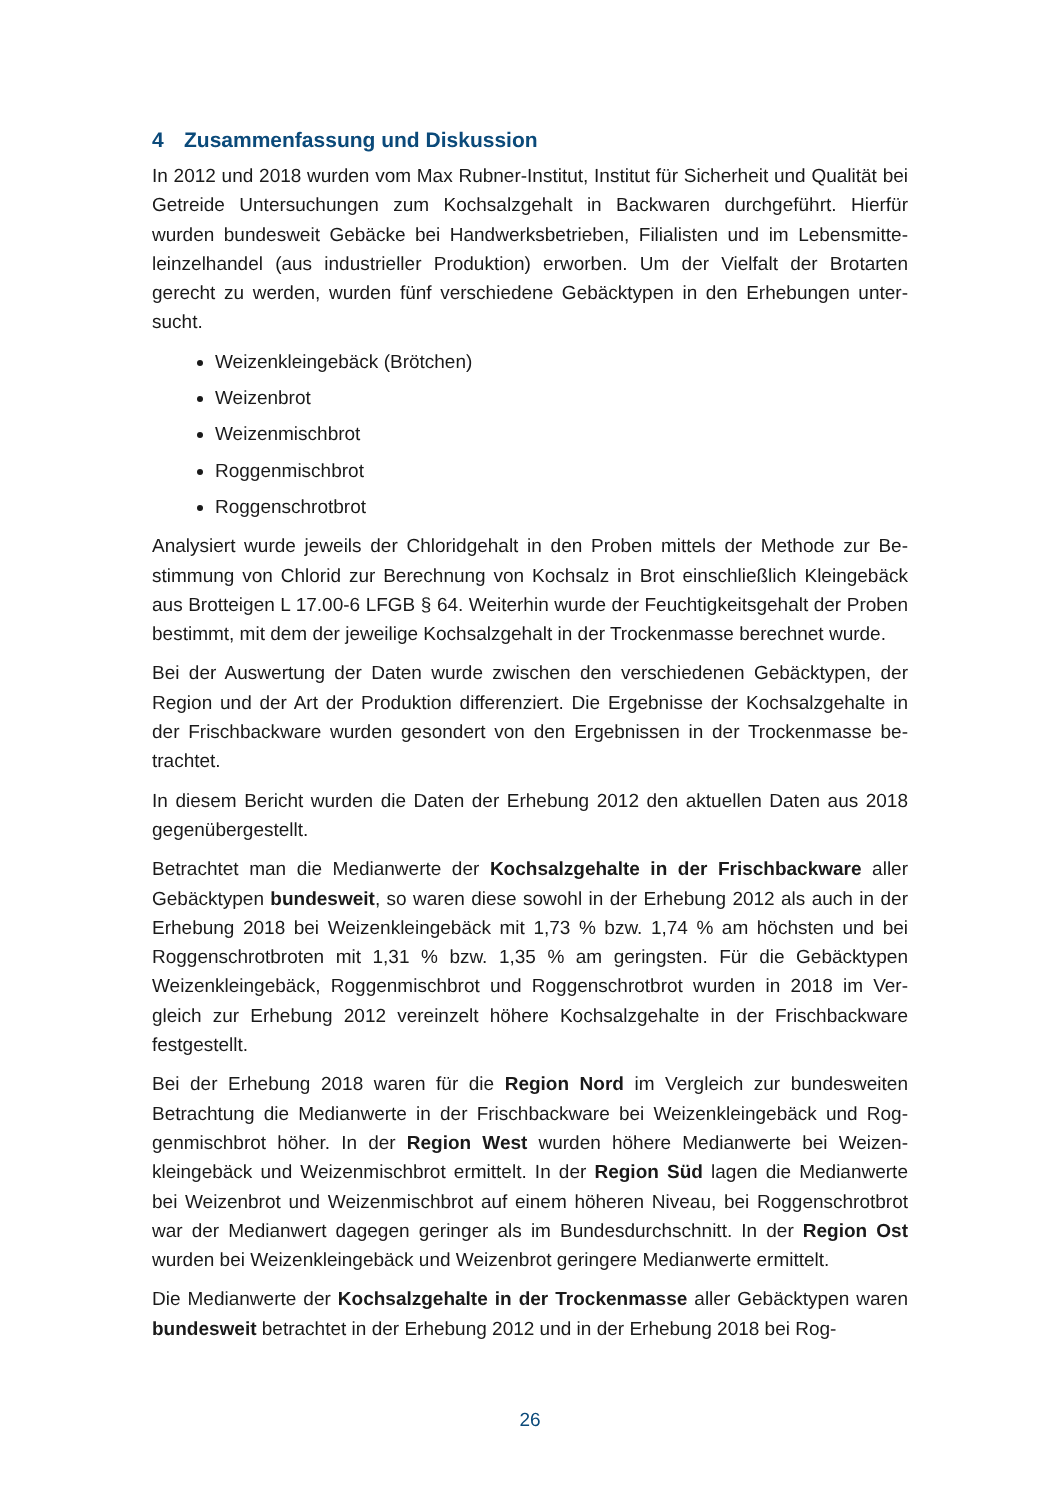4 Zusammenfassung und Diskussion
In 2012 und 2018 wurden vom Max Rubner-Institut, Institut für Sicherheit und Qualität bei Getreide Untersuchungen zum Kochsalzgehalt in Backwaren durchgeführt. Hierfür wurden bundesweit Gebäcke bei Handwerksbetrieben, Filialisten und im Lebensmitte­leinzelhandel (aus industrieller Produktion) erworben. Um der Vielfalt der Brotarten gerecht zu werden, wurden fünf verschiedene Gebäcktypen in den Erhebungen unter­sucht.
Weizenkleingebäck (Brötchen)
Weizenbrot
Weizenmischbrot
Roggenmischbrot
Roggenschrotbrot
Analysiert wurde jeweils der Chloridgehalt in den Proben mittels der Methode zur Be­stimmung von Chlorid zur Berechnung von Kochsalz in Brot einschließlich Kleingebäck aus Brotteigen L 17.00-6 LFGB § 64. Weiterhin wurde der Feuchtigkeitsgehalt der Pro­ben bestimmt, mit dem der jeweilige Kochsalzgehalt in der Trockenmasse berechnet wurde.
Bei der Auswertung der Daten wurde zwischen den verschiedenen Gebäcktypen, der Region und der Art der Produktion differenziert. Die Ergebnisse der Kochsalzgehalte in der Frischbackware wurden gesondert von den Ergebnissen in der Trockenmasse be­trachtet.
In diesem Bericht wurden die Daten der Erhebung 2012 den aktuellen Daten aus 2018 gegenübergestellt.
Betrachtet man die Medianwerte der Kochsalzgehalte in der Frischbackware aller Gebäcktypen bundesweit, so waren diese sowohl in der Erhebung 2012 als auch in der Erhebung 2018 bei Weizenkleingebäck mit 1,73 % bzw. 1,74 % am höchsten und bei Roggenschrotbroten mit 1,31 % bzw. 1,35 % am geringsten. Für die Gebäcktypen Weizenkleingebäck, Roggenmischbrot und Roggenschrotbrot wurden in 2018 im Ver­gleich zur Erhebung 2012 vereinzelt höhere Kochsalzgehalte in der Frischbackware festgestellt.
Bei der Erhebung 2018 waren für die Region Nord im Vergleich zur bundesweiten Betrachtung die Medianwerte in der Frischbackware bei Weizenkleingebäck und Rog­genmischbrot höher. In der Region West wurden höhere Medianwerte bei Weizen­kleingebäck und Weizenmischbrot ermittelt. In der Region Süd lagen die Medianwerte bei Weizenbrot und Weizenmischbrot auf einem höheren Niveau, bei Roggenschrot­brot war der Medianwert dagegen geringer als im Bundesdurchschnitt. In der Region Ost wurden bei Weizenkleingebäck und Weizenbrot geringere Medianwerte ermittelt.
Die Medianwerte der Kochsalzgehalte in der Trockenmasse aller Gebäcktypen wa­ren bundesweit betrachtet in der Erhebung 2012 und in der Erhebung 2018 bei Rog-
26